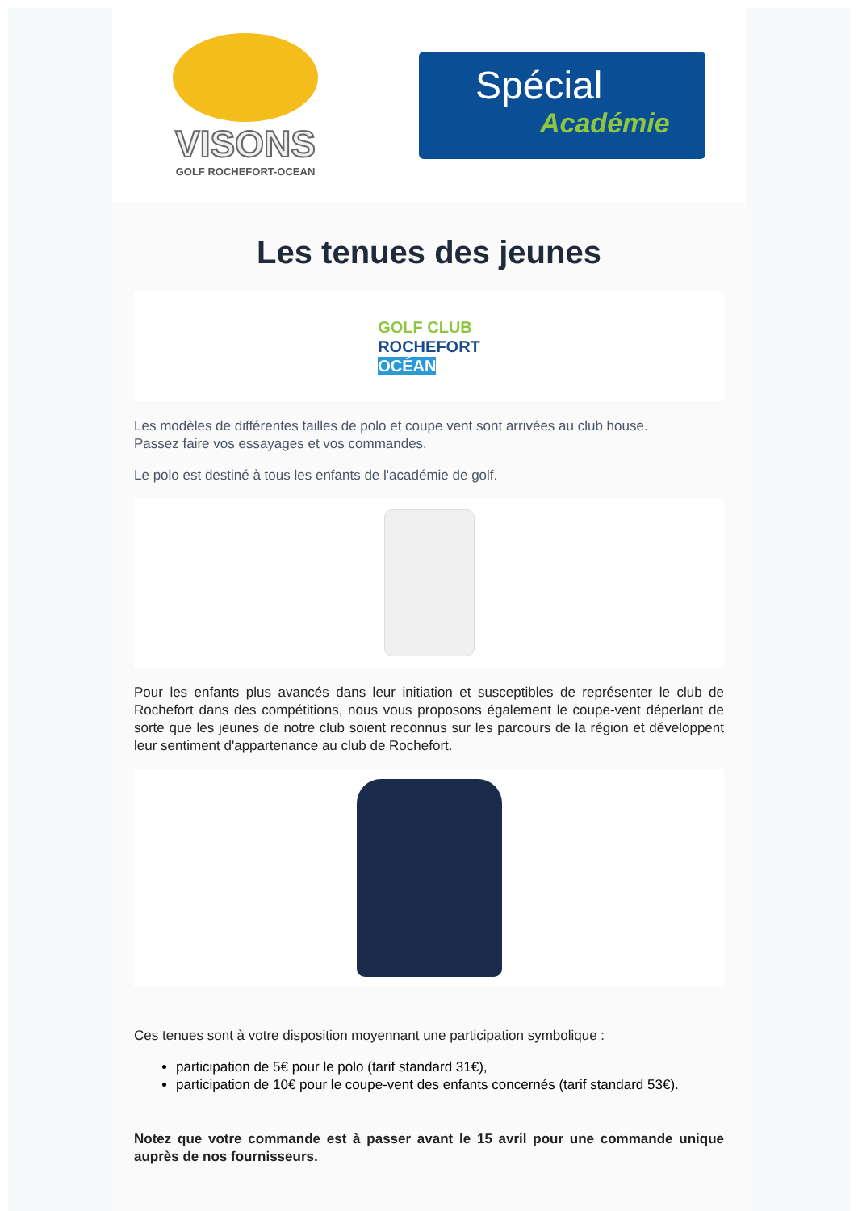VISONS
GOLF ROCHEFORT-OCEAN
Spécial
Académie
Les tenues des jeunes
GOLF CLUB
ROCHEFORT
OCÉAN
Les modèles de différentes tailles de polo et coupe vent sont arrivées au club house.
Passez faire vos essayages et vos commandes.
Le polo est destiné à tous les enfants de l'académie de golf.
Pour les enfants plus avancés dans leur initiation et susceptibles de représenter le club de Rochefort dans des compétitions, nous vous proposons également le coupe-vent déperlant de sorte que les jeunes de notre club soient reconnus sur les parcours de la région et développent leur sentiment d'appartenance au club de Rochefort.
Ces tenues sont à votre disposition moyennant une participation symbolique :
participation de 5€ pour le polo (tarif standard 31€),
participation de 10€ pour le coupe-vent des enfants concernés (tarif standard 53€).
Notez que votre commande est à passer avant le 15 avril pour une commande unique auprès de nos fournisseurs.